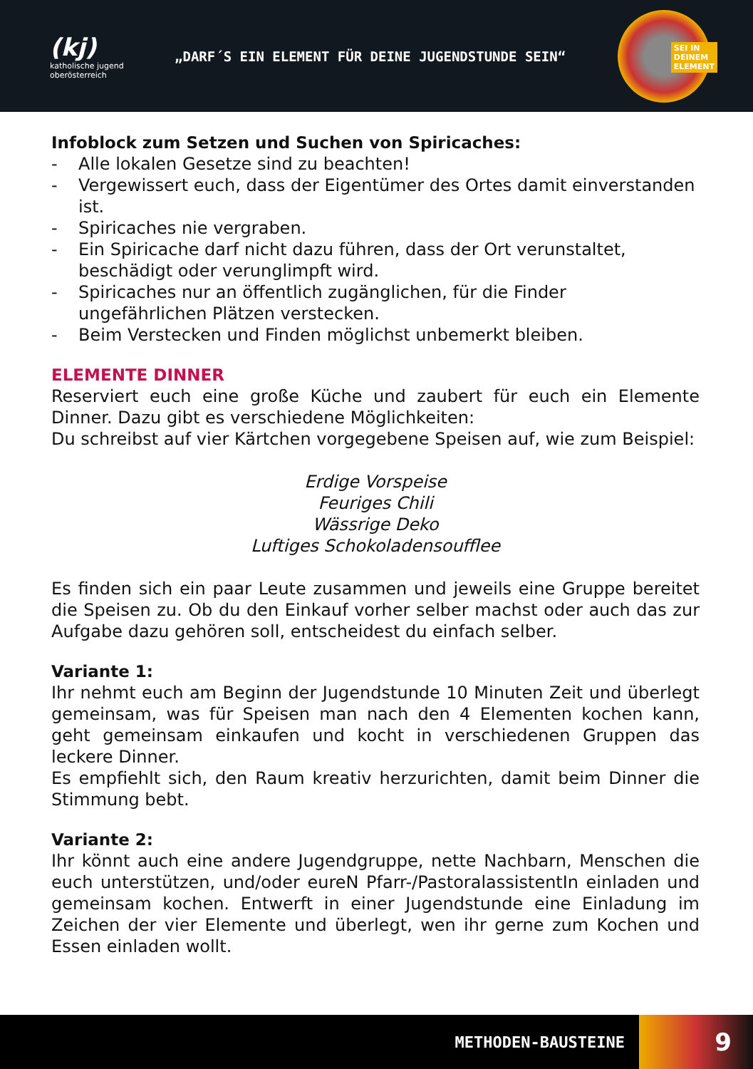(kj)
katholische jugend
oberösterreich
„DARF´S EIN ELEMENT FÜR DEINE JUGENDSTUNDE SEIN“
SEI IN
DEINEM
ELEMENT
Infoblock zum Setzen und Suchen von Spiricaches:
- Alle lokalen Gesetze sind zu beachten!
- Vergewissert euch, dass der Eigentümer des Ortes damit einverstanden ist.
- Spiricaches nie vergraben.
- Ein Spiricache darf nicht dazu führen, dass der Ort verunstaltet, beschädigt oder verunglimpft wird.
- Spiricaches nur an öffentlich zugänglichen, für die Finder ungefährlichen Plätzen verstecken.
- Beim Verstecken und Finden möglichst unbemerkt bleiben.
ELEMENTE DINNER
Reserviert euch eine große Küche und zaubert für euch ein Elemente Dinner. Dazu gibt es verschiedene Möglichkeiten:
Du schreibst auf vier Kärtchen vorgegebene Speisen auf, wie zum Beispiel:
Erdige Vorspeise
Feuriges Chili
Wässrige Deko
Luftiges Schokoladensoufflee
Es finden sich ein paar Leute zusammen und jeweils eine Gruppe bereitet die Speisen zu. Ob du den Einkauf vorher selber machst oder auch das zur Aufgabe dazu gehören soll, entscheidest du einfach selber.
Variante 1:
Ihr nehmt euch am Beginn der Jugendstunde 10 Minuten Zeit und überlegt gemeinsam, was für Speisen man nach den 4 Elementen kochen kann, geht gemeinsam einkaufen und kocht in verschiedenen Gruppen das leckere Dinner.
Es empfiehlt sich, den Raum kreativ herzurichten, damit beim Dinner die Stimmung bebt.
Variante 2:
Ihr könnt auch eine andere Jugendgruppe, nette Nachbarn, Menschen die euch unterstützen, und/oder eureN Pfarr-/PastoralassistentIn einladen und gemeinsam kochen. Entwerft in einer Jugendstunde eine Einladung im Zeichen der vier Elemente und überlegt, wen ihr gerne zum Kochen und Essen einladen wollt.
METHODEN-BAUSTEINE 9